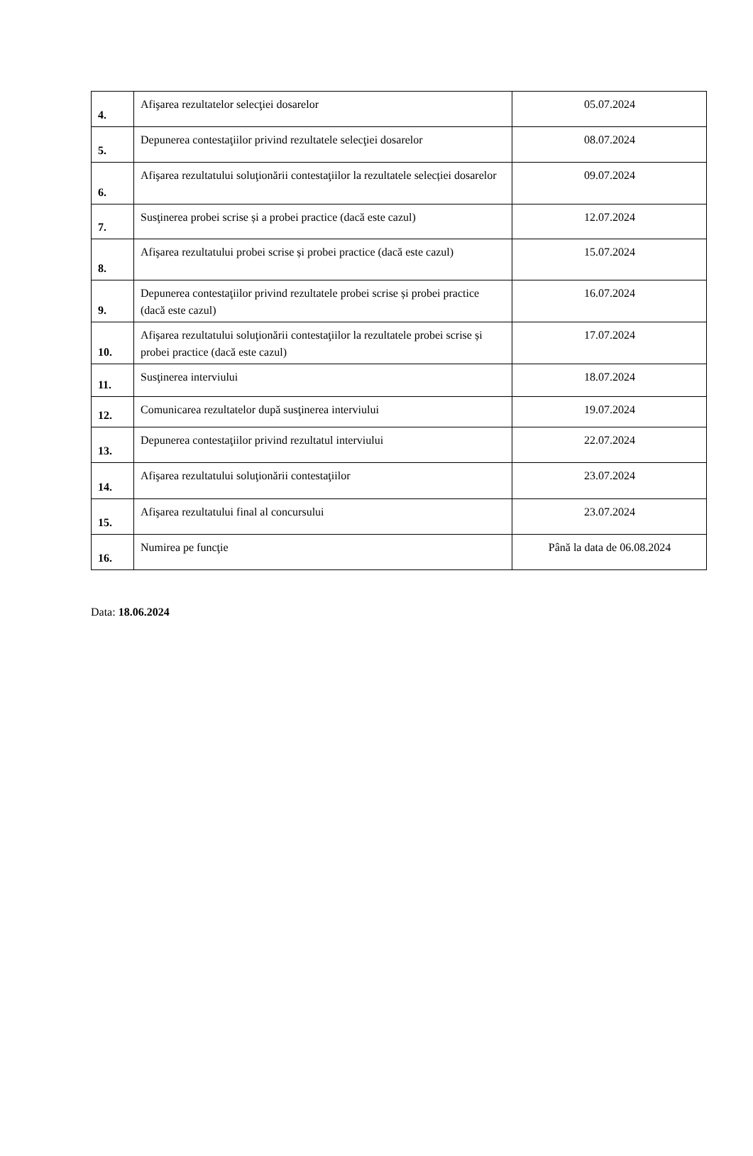| 4. | Afişarea rezultatelor selecţiei dosarelor | 05.07.2024 |
| 5. | Depunerea contestaţiilor privind rezultatele selecţiei dosarelor | 08.07.2024 |
| 6. | Afişarea rezultatului soluţionării contestaţiilor la rezultatele selecției dosarelor | 09.07.2024 |
| 7. | Susţinerea probei scrise și a probei practice (dacă este cazul) | 12.07.2024 |
| 8. | Afişarea rezultatului probei scrise și probei practice (dacă este cazul) | 15.07.2024 |
| 9. | Depunerea contestaţiilor privind rezultatele probei scrise și probei practice (dacă este cazul) | 16.07.2024 |
| 10. | Afişarea rezultatului soluţionării contestaţiilor la rezultatele probei scrise și probei practice (dacă este cazul) | 17.07.2024 |
| 11. | Susţinerea interviului | 18.07.2024 |
| 12. | Comunicarea rezultatelor după susţinerea interviului | 19.07.2024 |
| 13. | Depunerea contestaţiilor privind rezultatul interviului | 22.07.2024 |
| 14. | Afişarea rezultatului soluţionării contestaţiilor | 23.07.2024 |
| 15. | Afişarea rezultatului final al concursului | 23.07.2024 |
| 16. | Numirea pe funcţie | Până la data de 06.08.2024 |
Data: 18.06.2024